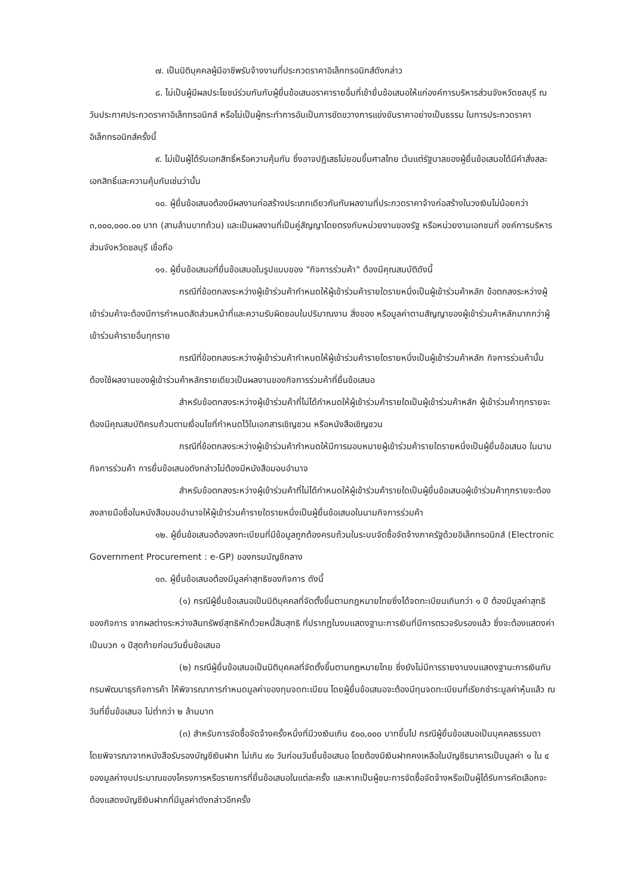๗. เป็นนิติบุคคลผู้มีอาชีพรับจ้างงานที่ประกวดราคาอิเล็กทรอนิกส์ดังกล่าว
๘. ไม่เป็นผู้มีผลประโยชน์ร่วมกันกับผู้ยื่นข้อเสนอราคารายอื่นที่เข้ายื่นข้อเสนอให้แก่องค์การบริหารส่วนจังหวัดชลบุรี ณ วันประกาศประกวดราคาอิเล็กทรอนิกส์ หรือไม่เป็นผู้กระทำการอันเป็นการขัดขวางการแข่งขันราคาอย่างเป็นธรรม ในการประกวดราคาอิเล็กทรอนิกส์ครั้งนี้
๙. ไม่เป็นผู้ได้รับเอกสิทธิ์หรือความคุ้มกัน ซึ่งอาจปฏิเสธไม่ยอมขึ้นศาลไทย เว้นแต่รัฐบาลของผู้ยื่นข้อเสนอได้มีคำสั่งสละเอกสิทธิ์และความคุ้มกันเช่นว่านั้น
๑๐. ผู้ยื่นข้อเสนอต้องมีผลงานก่อสร้างประเภทเดียวกันกับผลงานที่ประกวดราคาจ้างก่อสร้างในวงเงินไม่น้อยกว่า ๓,๐๐๐,๐๐๐.๐๐ บาท (สามล้านบาทถ้วน) และเป็นผลงานที่เป็นคู่สัญญาโดยตรงกับหน่วยงานของรัฐ หรือหน่วยงานเอกชนที่ องค์การบริหารส่วนจังหวัดชลบุรี เชื่อถือ
๑๑. ผู้ยื่นข้อเสนอที่ยื่นข้อเสนอในรูปแบบของ "กิจการร่วมค้า" ต้องมีคุณสมบัติดังนี้
กรณีที่ข้อตกลงระหว่างผู้เข้าร่วมค้ากำหนดให้ผู้เข้าร่วมค้ารายใดรายหนึ่งเป็นผู้เข้าร่วมค้าหลัก ข้อตกลงระหว่างผู้เข้าร่วมค้าจะต้องมีการกำหนดสัดส่วนหน้าที่และความรับผิดชอบในปริมาณงาน สิ่งของ หรือมูลค่าตามสัญญาของผู้เข้าร่วมค้าหลักมากกว่าผู้เข้าร่วมค้ารายอื่นทุกราย
กรณีที่ข้อตกลงระหว่างผู้เข้าร่วมค้ากำหนดให้ผู้เข้าร่วมค้ารายใดรายหนึ่งเป็นผู้เข้าร่วมค้าหลัก กิจการร่วมค้านั้นต้องใช้ผลงานของผู้เข้าร่วมค้าหลักรายเดียวเป็นผลงานของกิจการร่วมค้าที่ยื่นข้อเสนอ
สำหรับข้อตกลงระหว่างผู้เข้าร่วมค้าที่ไม่ได้กำหนดให้ผู้เข้าร่วมค้ารายใดเป็นผู้เข้าร่วมค้าหลัก ผู้เข้าร่วมค้าทุกรายจะต้องมีคุณสมบัติครบถ้วนตามเงื่อนไขที่กำหนดไว้ในเอกสารเชิญชวน หรือหนังสือเชิญชวน
กรณีที่ข้อตกลงระหว่างผู้เข้าร่วมค้ากำหนดให้มีการมอบหมายผู้เข้าร่วมค้ารายใดรายหนึ่งเป็นผู้ยื่นข้อเสนอ ในนามกิจการร่วมค้า การยื่นข้อเสนอดังกล่าวไม่ต้องมีหนังสือมอบอำนาจ
สำหรับข้อตกลงระหว่างผู้เข้าร่วมค้าที่ไม่ได้กำหนดให้ผู้เข้าร่วมค้ารายใดเป็นผู้ยื่นข้อเสนอผู้เข้าร่วมค้าทุกรายจะต้องลงลายมือชื่อในหนังสือมอบอำนาจให้ผู้เข้าร่วมค้ารายใดรายหนึ่งเป็นผู้ยื่นข้อเสนอในนามกิจการร่วมค้า
๑๒. ผู้ยื่นข้อเสนอต้องลงทะเบียนที่มีข้อมูลถูกต้องครบถ้วนในระบบจัดซื้อจัดจ้างภาครัฐด้วยอิเล็กทรอนิกส์ (Electronic Government Procurement : e-GP) ของกรมบัญชีกลาง
๑๓. ผู้ยื่นข้อเสนอต้องมีมูลค่าสุทธิของกิจการ ดังนี้
(๑) กรณีผู้ยื่นข้อเสนอเป็นนิติบุคคลที่จัดตั้งขึ้นตามกฎหมายไทยซึ่งได้จดทะเบียนเกินกว่า ๑ ปี ต้องมีมูลค่าสุทธิของกิจการ จากผลต่างระหว่างสินทรัพย์สุทธิหักด้วยหนี้สินสุทธิ ที่ปรากฏในงบแสดงฐานะการเงินที่มีการตรวจรับรองแล้ว ซึ่งจะต้องแสดงค่าเป็นบวก ๑ ปีสุดท้ายก่อนวันยื่นข้อเสนอ
(๒) กรณีผู้ยื่นข้อเสนอเป็นนิติบุคคลที่จัดตั้งขึ้นตามกฎหมายไทย ซึ่งยังไม่มีการรายงานงบแสดงฐานะการเงินกับกรมพัฒนาธุรกิจการค้า ให้พิจารณาการกำหนดมูลค่าของทุนจดทะเบียน โดยผู้ยื่นข้อเสนอจะต้องมีทุนจดทะเบียนที่เรียกชำระมูลค่าหุ้นแล้ว ณ วันที่ยื่นข้อเสนอ ไม่ต่ำกว่า ๒ ล้านบาท
(๓) สำหรับการจัดซื้อจัดจ้างครั้งหนึ่งที่มีวงเงินเกิน ๕๐๐,๐๐๐ บาทขึ้นไป กรณีผู้ยื่นข้อเสนอเป็นบุคคลธรรมดา โดยพิจารณาจากหนังสือรับรองบัญชีเงินฝาก ไม่เกิน ๙๐ วันก่อนวันยื่นข้อเสนอ โดยต้องมีเงินฝากคงเหลือในบัญชีธนาคารเป็นมูลค่า ๑ ใน ๔ ของมูลค่างบประมาณของโครงการหรือรายการที่ยื่นข้อเสนอในแต่ละครั้ง และหากเป็นผู้ชนะการจัดซื้อจัดจ้างหรือเป็นผู้ได้รับการคัดเลือกจะต้องแสดงบัญชีเงินฝากที่มีมูลค่าดังกล่าวอีกครั้ง